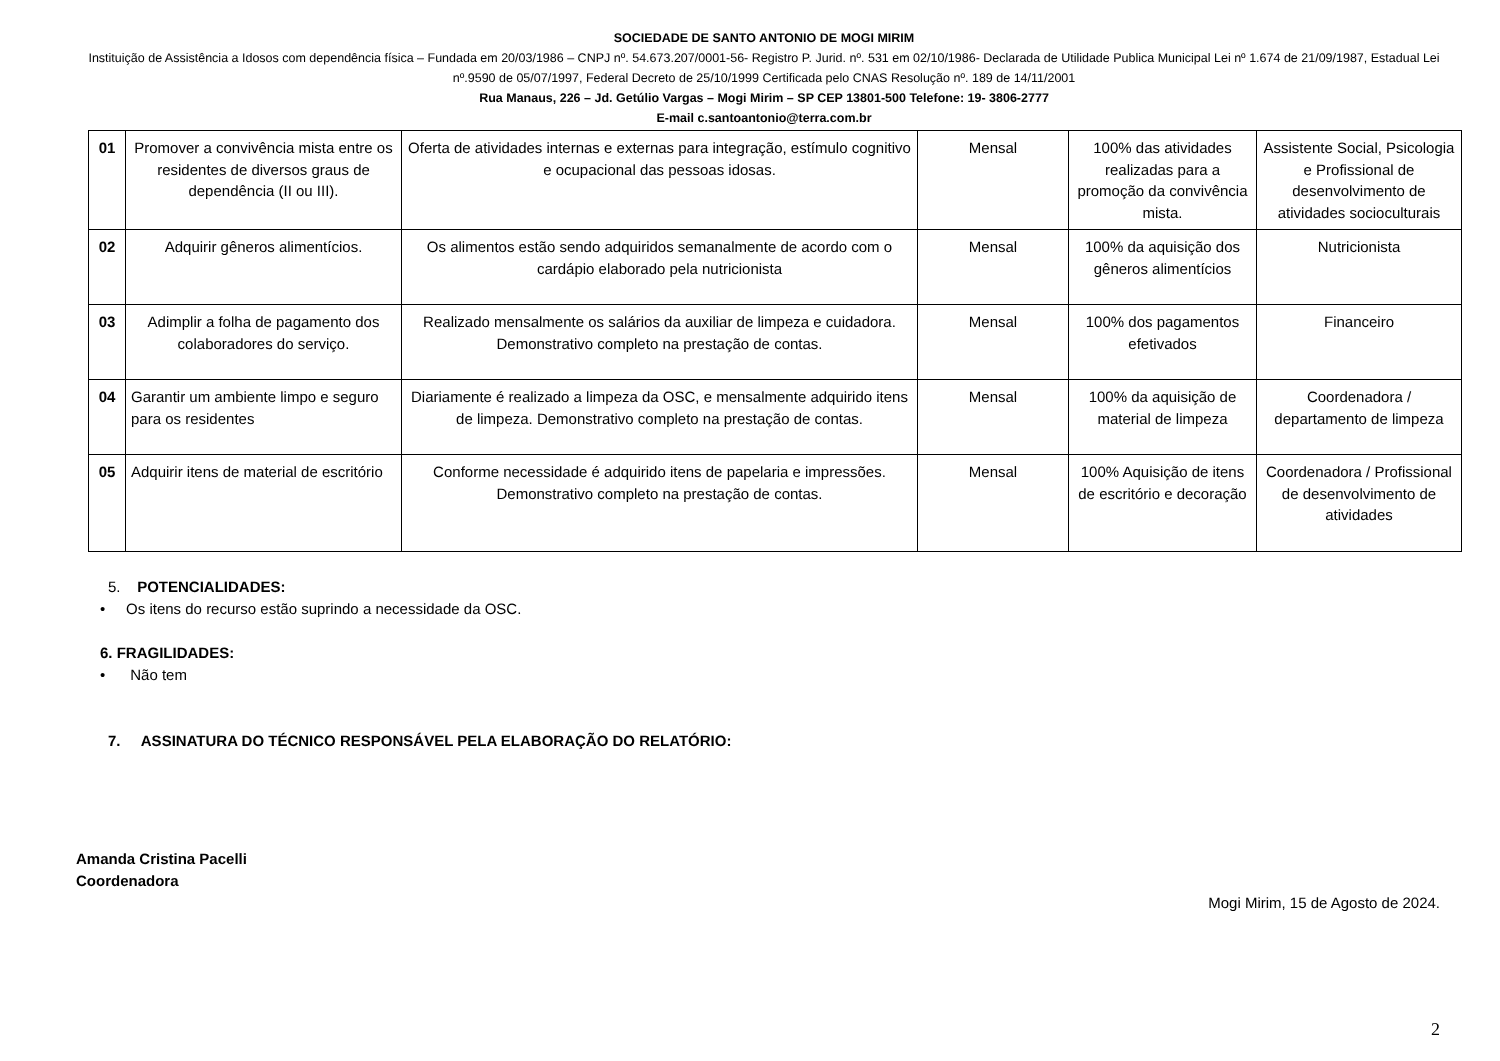SOCIEDADE DE SANTO ANTONIO DE MOGI MIRIM
Instituição de Assistência a Idosos com dependência física – Fundada em 20/03/1986 – CNPJ nº. 54.673.207/0001-56- Registro P. Jurid. nº. 531 em 02/10/1986- Declarada de Utilidade Publica Municipal Lei nº 1.674 de 21/09/1987, Estadual Lei nº.9590 de 05/07/1997, Federal Decreto de 25/10/1999 Certificada pelo CNAS Resolução nº. 189 de 14/11/2001
Rua Manaus, 226 – Jd. Getúlio Vargas – Mogi Mirim – SP CEP 13801-500 Telefone: 19- 3806-2777
E-mail c.santoantonio@terra.com.br
| 01 | Promover a convivência mista entre os residentes de diversos graus de dependência (II ou III). | Oferta de atividades internas e externas para integração, estímulo cognitivo e ocupacional das pessoas idosas. | Mensal | 100% das atividades realizadas para a promoção da convivência mista. | Assistente Social, Psicologia e Profissional de desenvolvimento de atividades socioculturais |
| 02 | Adquirir gêneros alimentícios. | Os alimentos estão sendo adquiridos semanalmente de acordo com o cardápio elaborado pela nutricionista | Mensal | 100% da aquisição dos gêneros alimentícios | Nutricionista |
| 03 | Adimplir a folha de pagamento dos colaboradores do serviço. | Realizado mensalmente os salários da auxiliar de limpeza e cuidadora. Demonstrativo completo na prestação de contas. | Mensal | 100% dos pagamentos efetivados | Financeiro |
| 04 | Garantir um ambiente limpo e seguro para os residentes | Diariamente é realizado a limpeza da OSC, e mensalmente adquirido itens de limpeza. Demonstrativo completo na prestação de contas. | Mensal | 100% da aquisição de material de limpeza | Coordenadora / departamento de limpeza |
| 05 | Adquirir itens de material de escritório | Conforme necessidade é adquirido itens de papelaria e impressões. Demonstrativo completo na prestação de contas. | Mensal | 100% Aquisição de itens de escritório e decoração | Coordenadora / Profissional de desenvolvimento de atividades |
5. POTENCIALIDADES:
• Os itens do recurso estão suprindo a necessidade da OSC.
6. FRAGILIDADES:
• Não tem
7. ASSINATURA DO TÉCNICO RESPONSÁVEL PELA ELABORAÇÃO DO RELATÓRIO:
Amanda Cristina Pacelli
Coordenadora
Mogi Mirim, 15 de Agosto de 2024.
2